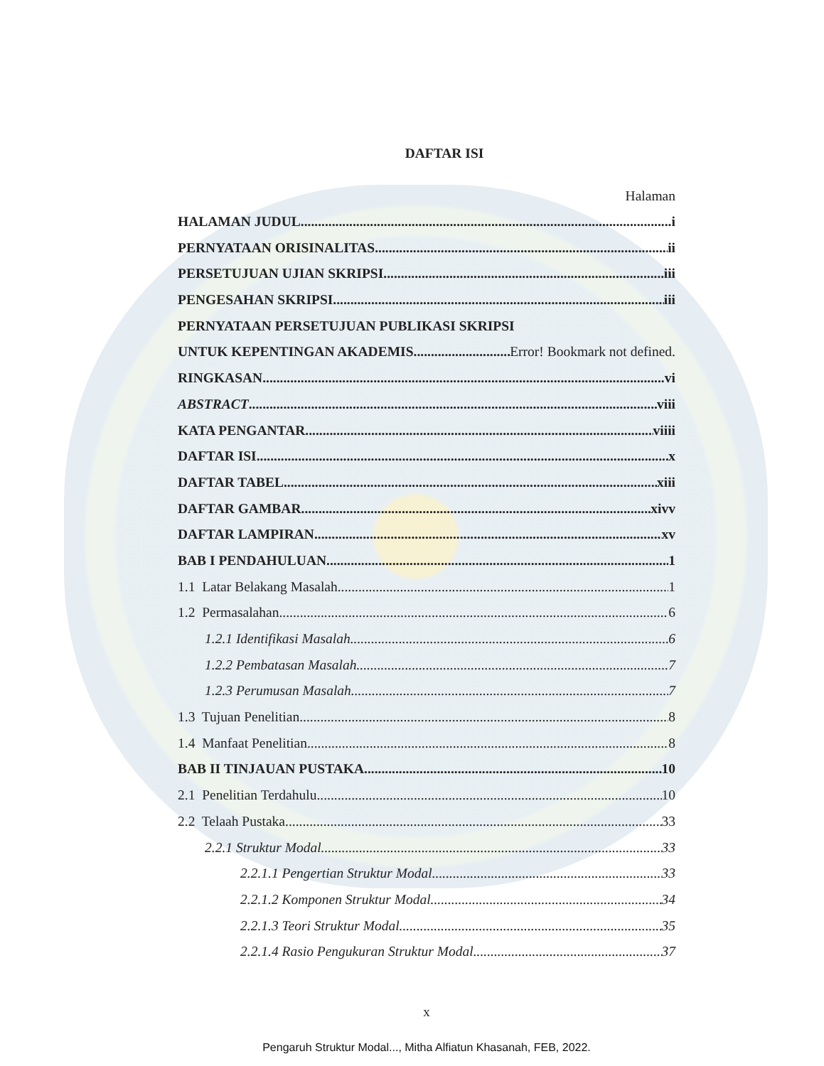DAFTAR ISI
Halaman
HALAMAN JUDUL i
PERNYATAAN ORISINALITAS ii
PERSETUJUAN UJIAN SKRIPSI iii
PENGESAHAN SKRIPSI iii
PERNYATAAN PERSETUJUAN PUBLIKASI SKRIPSI
UNTUK KEPENTINGAN AKADEMIS Error! Bookmark not defined.
RINGKASAN vi
ABSTRACT viii
KATA PENGANTAR viiii
DAFTAR ISI x
DAFTAR TABEL xiii
DAFTAR GAMBAR xivv
DAFTAR LAMPIRAN xv
BAB I PENDAHULUAN 1
1.1 Latar Belakang Masalah 1
1.2 Permasalahan 6
1.2.1 Identifikasi Masalah 6
1.2.2 Pembatasan Masalah 7
1.2.3 Perumusan Masalah 7
1.3 Tujuan Penelitian 8
1.4 Manfaat Penelitian 8
BAB II TINJAUAN PUSTAKA 10
2.1 Penelitian Terdahulu 10
2.2 Telaah Pustaka 33
2.2.1 Struktur Modal 33
2.2.1.1 Pengertian Struktur Modal 33
2.2.1.2 Komponen Struktur Modal 34
2.2.1.3 Teori Struktur Modal 35
2.2.1.4 Rasio Pengukuran Struktur Modal 37
x
Pengaruh Struktur Modal..., Mitha Alfiatun Khasanah, FEB, 2022.